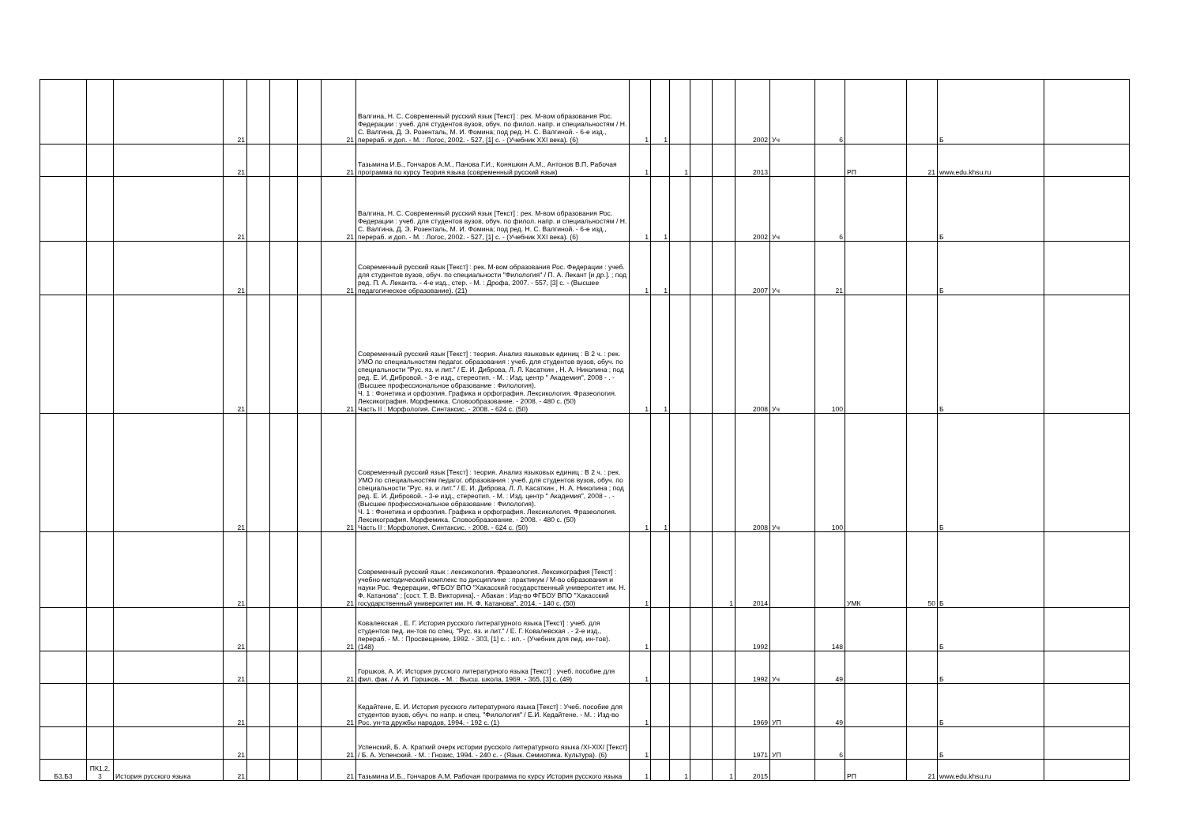| | | | 21 | | | | 21 | Валгина, Н. С. Современный русский язык [Текст] : рек. М-вом образования Рос. Федерации : учеб. для студентов вузов, обуч. по филол. напр. и специальностям / Н. С. Валгина, Д. Э. Розенталь, М. И. Фомина; под ред. Н. С. Валгиной. - 6-е изд., перераб. и доп. - М. : Логос, 2002. - 527, [1] с. - (Учебник XXI века). (6) | 1 | 1 | | | | 2002 | Уч | 6 | | | Б | |
| | | | 21 | | | | 21 | Тазьмина И.Б., Гончаров А.М., Панова Г.И., Коняшкин А.М., Антонов В.П. Рабочая программа по курсу Теория языка (современный русский язык) | 1 | | 1 | | | 2013 | | | РП | 21 | www.edu.khsu.ru | |
| | | | 21 | | | | 21 | Валгина, Н. С. Современный русский язык [Текст] : рек. М-вом образования Рос. Федерации : учеб. для студентов вузов, обуч. по филол. напр. и специальностям / Н. С. Валгина, Д. Э. Розенталь, М. И. Фомина; под ред. Н. С. Валгиной. - 6-е изд., перераб. и доп. - М. : Логос, 2002. - 527, [1] с. - (Учебник XXI века). (6) | 1 | 1 | | | | 2002 | Уч | 6 | | | Б | |
| | | | 21 | | | | 21 | Современный русский язык [Текст] : рек. М-вом образования Рос. Федерации : учеб. для студентов вузов, обуч. по специальности "Филология" / П. А. Лекант [и др.]. ; под ред. П. А. Леканта. - 4-е изд., стер. - М. : Дрофа, 2007. - 557, [3] с. - (Высшее педагогическое образование). (21) | 1 | 1 | | | | 2007 | Уч | 21 | | | Б | |
| | | | 21 | | | | 21 | Современный русский язык [Текст] : теория. Анализ языковых единиц : В 2 ч. : рек. УМО по специальностям педагог. образования : учеб. для студентов вузов, обуч. по специальности "Рус. яз. и лит." / Е. И. Диброва, Л. Л. Касаткин , Н. А. Николина ; под ред. Е. И. Дибровой. - 3-е изд., стереотип. - М. : Изд. центр " Академия", 2008 - . - (Высшее профессиональное образование : Филология). Ч. 1 : Фонетика и орфоэпия. Графика и орфография. Лексикология. Фразеология. Лексикография. Морфемика. Словообразование. - 2008. - 480 с. (50) Часть II : Морфология. Синтаксис. - 2008. - 624 с. (50) | 1 | 1 | | | | 2008 | Уч | 100 | | | Б | |
| | | | 21 | | | | 21 | Современный русский язык [Текст] : теория. Анализ языковых единиц : В 2 ч. : рек. УМО по специальностям педагог. образования : учеб. для студентов вузов, обуч. по специальности "Рус. яз. и лит." / Е. И. Диброва, Л. Л. Касаткин , Н. А. Николина ; под ред. Е. И. Дибровой. - 3-е изд., стереотип. - М. : Изд. центр " Академия", 2008 - . - (Высшее профессиональное образование : Филология). Ч. 1 : Фонетика и орфоэпия. Графика и орфография. Лексикология. Фразеология. Лексикография. Морфемика. Словообразование. - 2008. - 480 с. (50) Часть II : Морфология. Синтаксис. - 2008. - 624 с. (50) | 1 | 1 | | | | 2008 | Уч | 100 | | | Б | |
| | | | 21 | | | | 21 | Современный русский язык : лексикология. Фразеология. Лексикография [Текст] : учебно-методический комплекс по дисциплине : практикум / М-во образования и науки Рос. Федерации, ФГБОУ ВПО "Хакасский государственный университет им. Н. Ф. Катанова" ; [сост. Т. В. Викторина]. - Абакан : Изд-во ФГБОУ ВПО "Хакасский государственный университет им. Н. Ф. Катанова", 2014. - 140 с. (50) | 1 | | | | 1 | 2014 | | | УМК | 50 | Б | |
| | | | 21 | | | | 21 | Ковалевская , Е. Г. История русского литературного языка [Текст] : учеб. для студентов пед. ин-тов по спец. "Рус. яз. и лит." / Е. Г. Ковалевская . - 2-е изд., перераб. - М. : Просвещение, 1992. - 303, [1] с. : ил. - (Учебник для пед. ин-тов). (148) | 1 | | | | | 1992 | | 148 | | | Б | |
| | | | 21 | | | | 21 | Горшков, А. И. История русского литературного языка [Текст] : учеб. пособие для фил. фак. / А. И. Горшков. - М. : Высш. школа, 1969. - 365, [3] с. (49) | 1 | | | | | 1992 | Уч | 49 | | | Б | |
| | | | 21 | | | | 21 | Кедайтене, Е. И. История русского литературного языка [Текст] : Учеб. пособие для студентов вузов, обуч. по напр. и спец. "Филология" / Е.И. Кедайтене. - М. : Изд-во Рос. ун-та дружбы народов, 1994. - 192 с. (1) | 1 | | | | | 1969 | УП | 49 | | | Б | |
| | | | 21 | | | | 21 | Успенский, Б. А. Краткий очерк истории русского литературного языка /XI-XIX/ [Текст] / Б. А. Успенский. - М. : Гнозис, 1994. - 240 с. - (Язык. Семиотика. Культура). (6) | 1 | | | | | 1971 | УП | 6 | | | Б | |
| Б3.Б3 | ПК1,2, 3 | История русского языка | 21 | | | | 21 | Тазьмина И.Б., Гончаров А.М. Рабочая программа по курсу История русского языка | 1 | | 1 | | 1 | 2015 | | | РП | 21 | www.edu.khsu.ru | |